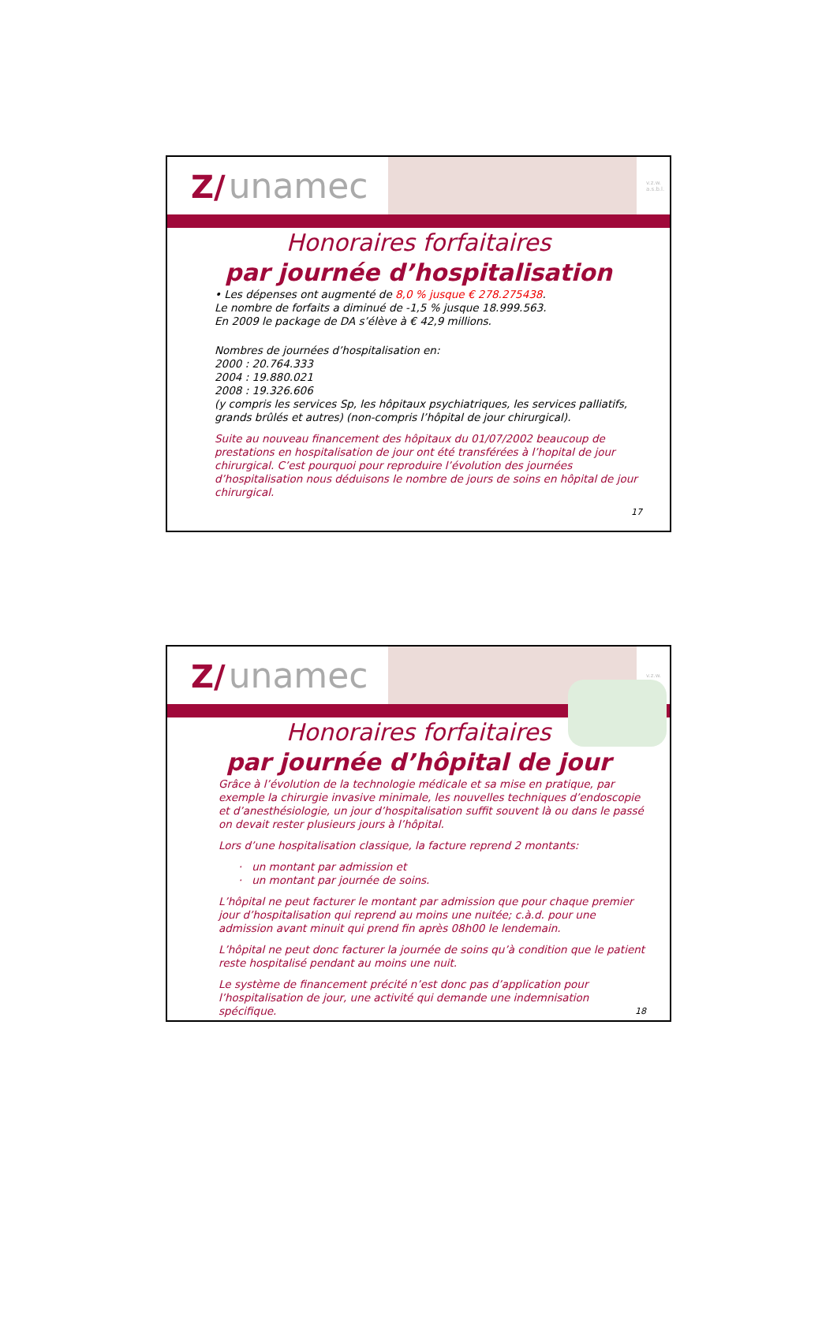Z/ unamec
v.z.w.
a.s.b.l.
Honoraires forfaitaires
par journée d’hospitalisation
• Les dépenses ont augmenté de 8,0 % jusque € 278.275438.
Le nombre de forfaits a diminué de -1,5 % jusque 18.999.563.
En 2009 le package de DA s’élève à € 42,9 millions.
Nombres de journées d’hospitalisation en:
2000 : 20.764.333
2004 : 19.880.021
2008 : 19.326.606
(y compris les services Sp, les hôpitaux psychiatriques, les services palliatifs, grands brûlés et autres) (non-compris l’hôpital de jour chirurgical).
Suite au nouveau financement des hôpitaux du 01/07/2002 beaucoup de prestations en hospitalisation de jour ont été transférées à l’hopital de jour chirurgical. C’est pourquoi pour reproduire l’évolution des journées d’hospitalisation nous déduisons le nombre de jours de soins en hôpital de jour chirurgical.
17
Z/ unamec
v.z.w.
Honoraires forfaitaires
par journée d’hôpital de jour
Grâce à l’évolution de la technologie médicale et sa mise en pratique, par exemple la chirurgie invasive minimale, les nouvelles techniques d’endoscopie et d’anesthésiologie, un jour d’hospitalisation suffit souvent là ou dans le passé on devait rester plusieurs jours à l’hôpital.
Lors d’une hospitalisation classique, la facture reprend 2 montants:
· un montant par admission et
· un montant par journée de soins.
L’hôpital ne peut facturer le montant par admission que pour chaque premier jour d’hospitalisation qui reprend au moins une nuitée; c.à.d. pour une admission avant minuit qui prend fin après 08h00 le lendemain.
L’hôpital ne peut donc facturer la journée de soins qu’à condition que le patient reste hospitalisé pendant au moins une nuit.
Le système de financement précité n’est donc pas d’application pour l’hospitalisation de jour, une activité qui demande une indemnisation spécifique. 18